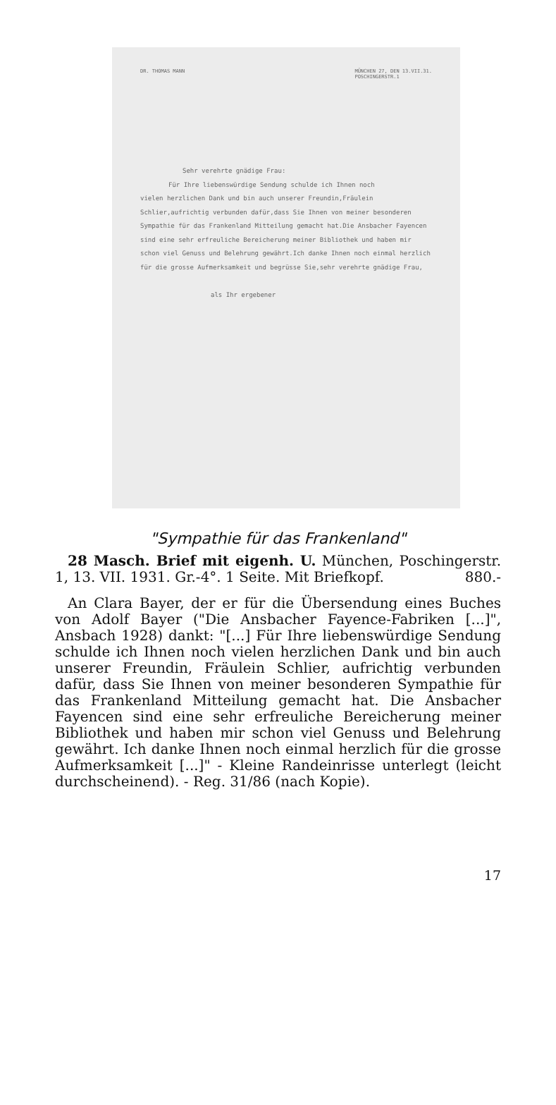DR. THOMAS MANN MÜNCHEN 27, DEN 13.VII.31.
POSCHINGERSTR.1
Sehr verehrte gnädige Frau:
Für Ihre liebenswürdige Sendung schulde ich Ihnen noch
vielen herzlichen Dank und bin auch unserer Freundin,Fräulein Schlier,aufrichtig verbunden dafür,dass Sie Ihnen von meiner besonderen Sympathie für das Frankenland Mitteilung gemacht hat.Die Ansbacher Fayencen sind eine sehr erfreuliche Bereicherung meiner Bibliothek und haben mir schon viel Genuss und Belehrung gewährt.Ich danke Ihnen noch einmal herzlich für die grosse Aufmerksamkeit und begrüsse Sie,sehr verehrte gnädige Frau,
als Ihr ergebener
"Sympathie für das Frankenland"
28 Masch. Brief mit eigenh. U. München, Poschingerstr. 1, 13. VII. 1931. Gr.-4°. 1 Seite. Mit Briefkopf. 880.-
An Clara Bayer, der er für die Übersendung eines Buches von Adolf Bayer ("Die Ansbacher Fayence-Fabriken [...]", Ansbach 1928) dankt: "[...] Für Ihre liebenswürdige Sendung schulde ich Ihnen noch vielen herzlichen Dank und bin auch unserer Freundin, Fräulein Schlier, aufrichtig verbunden dafür, dass Sie Ihnen von meiner besonderen Sympathie für das Frankenland Mitteilung gemacht hat. Die Ansbacher Fayencen sind eine sehr erfreuliche Bereicherung meiner Bibliothek und haben mir schon viel Genuss und Belehrung gewährt. Ich danke Ihnen noch einmal herzlich für die grosse Aufmerksamkeit [...]" - Kleine Randeinrisse unterlegt (leicht durchscheinend). - Reg. 31/86 (nach Kopie).
17